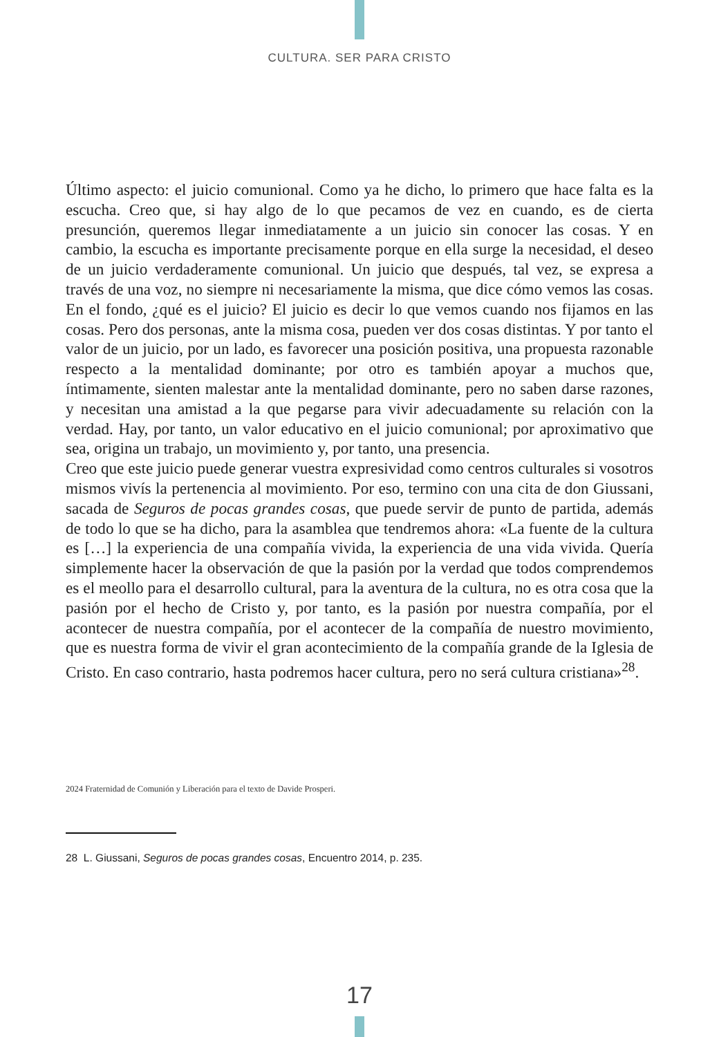CULTURA. SER PARA CRISTO
Último aspecto: el juicio comunional. Como ya he dicho, lo primero que hace falta es la escucha. Creo que, si hay algo de lo que pecamos de vez en cuando, es de cierta presunción, queremos llegar inmediatamente a un juicio sin conocer las cosas. Y en cambio, la escucha es importante precisamente porque en ella surge la necesidad, el deseo de un juicio verdaderamente comunional. Un juicio que después, tal vez, se expresa a través de una voz, no siempre ni necesariamente la misma, que dice cómo vemos las cosas. En el fondo, ¿qué es el juicio? El juicio es decir lo que vemos cuando nos fijamos en las cosas. Pero dos personas, ante la misma cosa, pueden ver dos cosas distintas. Y por tanto el valor de un juicio, por un lado, es favorecer una posición positiva, una propuesta razonable respecto a la mentalidad dominante; por otro es también apoyar a muchos que, íntimamente, sienten malestar ante la mentalidad dominante, pero no saben darse razones, y necesitan una amistad a la que pegarse para vivir adecuadamente su relación con la verdad. Hay, por tanto, un valor educativo en el juicio comunional; por aproximativo que sea, origina un trabajo, un movimiento y, por tanto, una presencia.
Creo que este juicio puede generar vuestra expresividad como centros culturales si vosotros mismos vivís la pertenencia al movimiento. Por eso, termino con una cita de don Giussani, sacada de Seguros de pocas grandes cosas, que puede servir de punto de partida, además de todo lo que se ha dicho, para la asamblea que tendremos ahora: «La fuente de la cultura es […] la experiencia de una compañía vivida, la experiencia de una vida vivida. Quería simplemente hacer la observación de que la pasión por la verdad que todos comprendemos es el meollo para el desarrollo cultural, para la aventura de la cultura, no es otra cosa que la pasión por el hecho de Cristo y, por tanto, es la pasión por nuestra compañía, por el acontecer de nuestra compañía, por el acontecer de la compañía de nuestro movimiento, que es nuestra forma de vivir el gran acontecimiento de la compañía grande de la Iglesia de Cristo. En caso contrario, hasta podremos hacer cultura, pero no será cultura cristiana»<sup>28</sup>.
2024 Fraternidad de Comunión y Liberación para el texto de Davide Prosperi.
28 L. Giussani, Seguros de pocas grandes cosas, Encuentro 2014, p. 235.
17